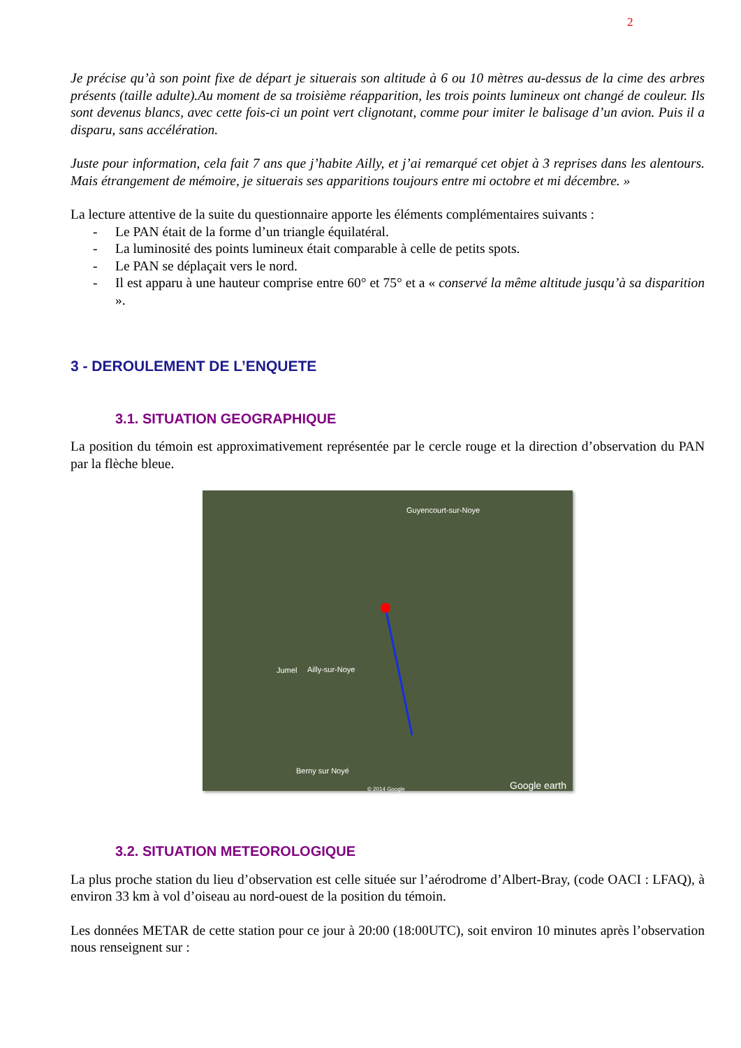2
Je précise qu’à son point fixe de départ je situerais son altitude à 6 ou 10 mètres au-dessus de la cime des arbres présents (taille adulte).Au moment de sa troisième réapparition, les trois points lumineux ont changé de couleur. Ils sont devenus blancs, avec cette fois-ci un point vert clignotant, comme pour imiter le balisage d’un avion. Puis il a disparu, sans accélération.
Juste pour information, cela fait 7 ans que j’habite Ailly, et j’ai remarqué cet objet à 3 reprises dans les alentours. Mais étrangement de mémoire, je situerais ses apparitions toujours entre mi octobre et mi décembre. »
La lecture attentive de la suite du questionnaire apporte les éléments complémentaires suivants :
- Le PAN était de la forme d’un triangle équilatéral.
- La luminosité des points lumineux était comparable à celle de petits spots.
- Le PAN se déplaçait vers le nord.
- Il est apparu à une hauteur comprise entre 60° et 75° et a « conservé la même altitude jusqu’à sa disparition ».
3 - DEROULEMENT DE L’ENQUETE
3.1. SITUATION GEOGRAPHIQUE
La position du témoin est approximativement représentée par le cercle rouge et la direction d’observation du PAN par la flèche bleue.
Guyencourt-sur-Noye
Jumel Ailly-sur-Noye
Berny sur Noyé
© 2014 Google Google earth
3.2. SITUATION METEOROLOGIQUE
La plus proche station du lieu d’observation est celle située sur l’aérodrome d’Albert-Bray, (code OACI : LFAQ), à environ 33 km à vol d’oiseau au nord-ouest de la position du témoin.
Les données METAR de cette station pour ce jour à 20:00 (18:00UTC), soit environ 10 minutes après l’observation nous renseignent sur :